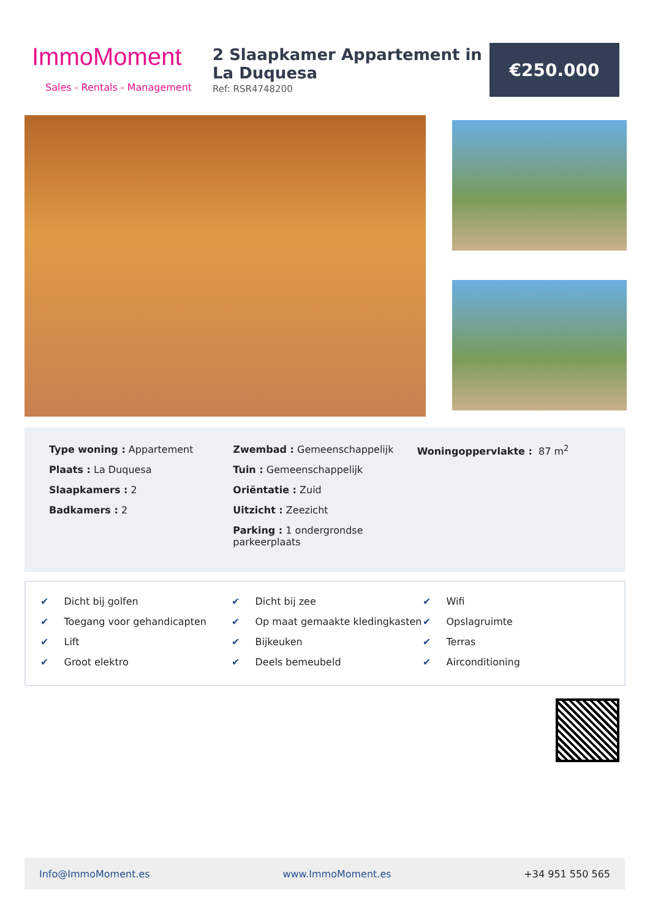ImmoMoment
Sales - Rentals - Management
2 Slaapkamer Appartement in La Duquesa
Ref: RSR4748200
€250.000
Type woning : Appartement
Plaats : La Duquesa
Slaapkamers : 2
Badkamers : 2
Zwembad : Gemeenschappelijk
Tuin : Gemeenschappelijk
Oriëntatie : Zuid
Uitzicht : Zeezicht
Parking : 1 ondergrondse parkeerplaats
Woningoppervlakte : 87 m<sup>2</sup>
✔ Dicht bij golfen
✔ Dicht bij zee
✔ Wifi
✔ Toegang voor gehandicapten
✔ Op maat gemaakte kledingkasten
✔ Opslagruimte
✔ Lift
✔ Bijkeuken
✔ Terras
✔ Groot elektro
✔ Deels bemeubeld
✔ Airconditioning
Info@ImmoMoment.es www.ImmoMoment.es +34 951 550 565